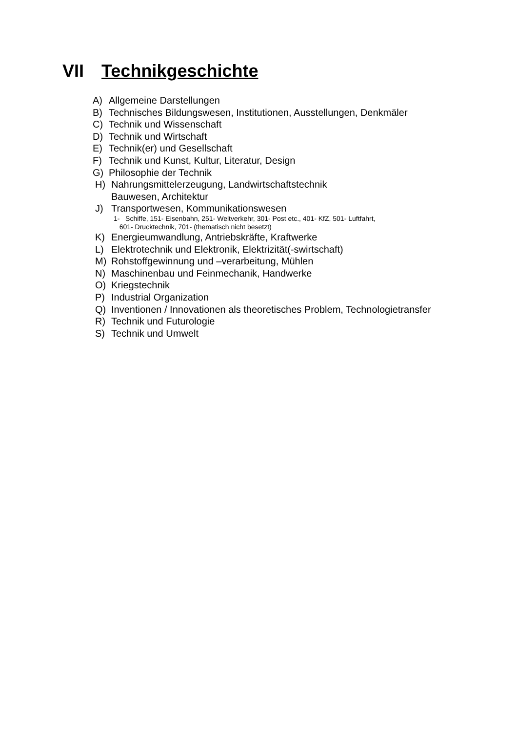VII Technikgeschichte
A) Allgemeine Darstellungen
B) Technisches Bildungswesen, Institutionen, Ausstellungen, Denkmäler
C) Technik und Wissenschaft
D) Technik und Wirtschaft
E) Technik(er) und Gesellschaft
F) Technik und Kunst, Kultur, Literatur, Design
G) Philosophie der Technik
H) Nahrungsmittelerzeugung, Landwirtschaftstechnik
Bauwesen, Architektur
J) Transportwesen, Kommunikationswesen
1- Schiffe, 151- Eisenbahn, 251- Weltverkehr, 301- Post etc., 401- KfZ, 501- Luftfahrt,
601- Drucktechnik, 701- (thematisch nicht besetzt)
K) Energieumwandlung, Antriebskräfte, Kraftwerke
L) Elektrotechnik und Elektronik, Elektrizität(-swirtschaft)
M) Rohstoffgewinnung und –verarbeitung, Mühlen
N) Maschinenbau und Feinmechanik, Handwerke
O) Kriegstechnik
P) Industrial Organization
Q) Inventionen / Innovationen als theoretisches Problem, Technologietransfer
R) Technik und Futurologie
S) Technik und Umwelt